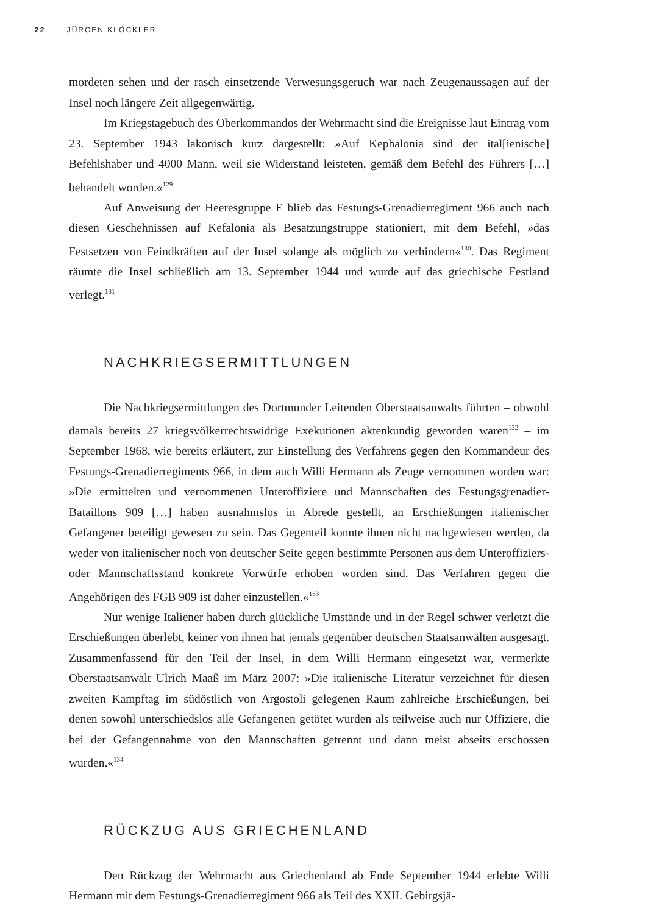22 JÜRGEN KLÖCKLER
mordeten sehen und der rasch einsetzende Verwesungsgeruch war nach Zeugenaussagen auf der Insel noch längere Zeit allgegenwärtig.
Im Kriegstagebuch des Oberkommandos der Wehrmacht sind die Ereignisse laut Eintrag vom 23. September 1943 lakonisch kurz dargestellt: »Auf Kephalonia sind der ital[ienische] Befehlshaber und 4000 Mann, weil sie Widerstand leisteten, gemäß dem Befehl des Führers […] behandelt worden.«<sup>129</sup>
Auf Anweisung der Heeresgruppe E blieb das Festungs-Grenadierregiment 966 auch nach diesen Geschehnissen auf Kefalonia als Besatzungstruppe stationiert, mit dem Befehl, »das Festsetzen von Feindkräften auf der Insel solange als möglich zu verhindern«<sup>130</sup>. Das Regiment räumte die Insel schließlich am 13. September 1944 und wurde auf das griechische Festland verlegt.<sup>131</sup>
NACHKRIEGSERMITTLUNGEN
Die Nachkriegsermittlungen des Dortmunder Leitenden Oberstaatsanwalts führten – obwohl damals bereits 27 kriegsvölkerrechtswidrige Exekutionen aktenkundig geworden waren<sup>132</sup> – im September 1968, wie bereits erläutert, zur Einstellung des Verfahrens gegen den Kommandeur des Festungs-Grenadierregiments 966, in dem auch Willi Hermann als Zeuge vernommen worden war: »Die ermittelten und vernommenen Unteroffiziere und Mannschaften des Festungsgrenadier-Bataillons 909 […] haben ausnahmslos in Abrede gestellt, an Erschießungen italienischer Gefangener beteiligt gewesen zu sein. Das Gegenteil konnte ihnen nicht nachgewiesen werden, da weder von italienischer noch von deutscher Seite gegen bestimmte Personen aus dem Unteroffiziers- oder Mannschaftsstand konkrete Vorwürfe erhoben worden sind. Das Verfahren gegen die Angehörigen des FGB 909 ist daher einzustellen.«<sup>133</sup>
Nur wenige Italiener haben durch glückliche Umstände und in der Regel schwer verletzt die Erschießungen überlebt, keiner von ihnen hat jemals gegenüber deutschen Staatsanwälten ausgesagt. Zusammenfassend für den Teil der Insel, in dem Willi Hermann eingesetzt war, vermerkte Oberstaatsanwalt Ulrich Maaß im März 2007: »Die italienische Literatur verzeichnet für diesen zweiten Kampftag im südöstlich von Argostoli gelegenen Raum zahlreiche Erschießungen, bei denen sowohl unterschiedslos alle Gefangenen getötet wurden als teilweise auch nur Offiziere, die bei der Gefangennahme von den Mannschaften getrennt und dann meist abseits erschossen wurden.«<sup>134</sup>
RÜCKZUG AUS GRIECHENLAND
Den Rückzug der Wehrmacht aus Griechenland ab Ende September 1944 erlebte Willi Hermann mit dem Festungs-Grenadierregiment 966 als Teil des XXII. Gebirgsjä-